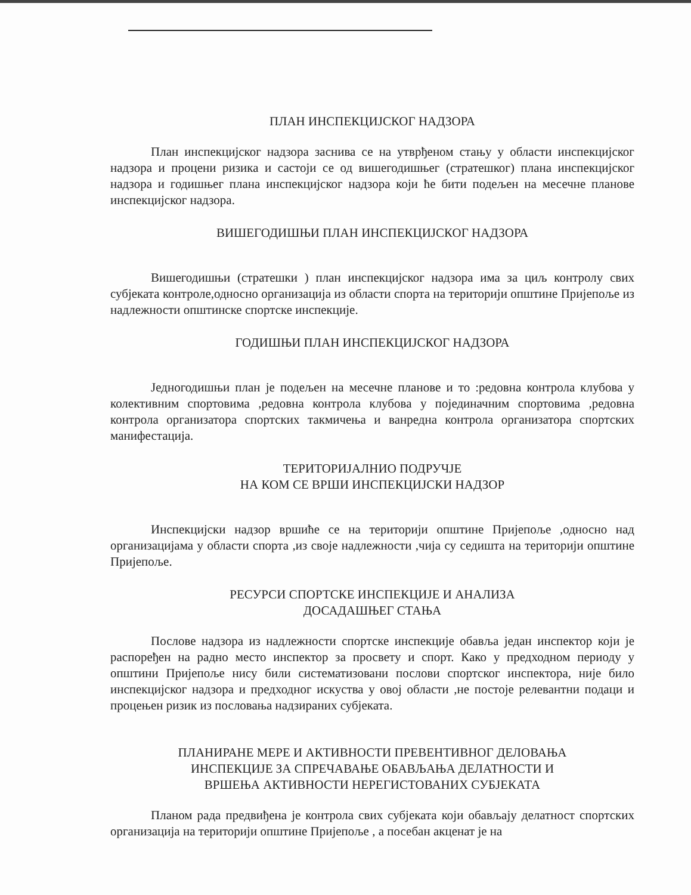ПЛАН ИНСПЕКЦИЈСКОГ НАДЗОРА
План инспекцијског надзора заснива се на утврђеном стању у области инспекцијског надзора и процени ризика и састоји се од вишегодишњег (стратешког) плана инспекцијског надзора и годишњег плана инспекцијског надзора који ће бити подељен на месечне планове инспекцијског надзора.
ВИШЕГОДИШЊИ ПЛАН ИНСПЕКЦИЈСКОГ НАДЗОРА
Вишегодишњи (стратешки ) план инспекцијског надзора има за циљ контролу свих субјеката контроле,односно организација из области спорта на територији општине Пријепоље из надлежности општинске спортске инспекције.
ГОДИШЊИ ПЛАН ИНСПЕКЦИЈСКОГ НАДЗОРА
Једногодишњи план је подељен на месечне планове и то :редовна контрола клубова у колективним спортовима ,редовна контрола клубова у појединачним спортовима ,редовна контрола организатора спортских такмичења и ванредна контрола организатора спортских манифестација.
ТЕРИТОРИЈАЛНИО ПОДРУЧЈЕ
НА КОМ СЕ ВРШИ ИНСПЕКЦИЈСКИ НАДЗОР
Инспекцијски надзор вршиће се на територији општине Пријепоље ,односно над организацијама у области спорта ,из своје надлежности ,чија су седишта на територији општине Пријепоље.
РЕСУРСИ СПОРТСКЕ ИНСПЕКЦИЈЕ И АНАЛИЗА
ДОСАДАШЊЕГ СТАЊА
Послове надзора из надлежности спортске инспекције обавља један инспектор који је распоређен на радно место инспектор за просвету и спорт. Како у предходном периоду у општини Пријепоље нису били систематизовани послови спортског инспектора, није било инспекцијског надзора и предходног искуства у овој области ,не постоје релевантни подаци и процењен ризик из пословања надзираних субјеката.
ПЛАНИРАНЕ МЕРЕ И АКТИВНОСТИ ПРЕВЕНТИВНОГ ДЕЛОВАЊА
ИНСПЕКЦИЈЕ ЗА СПРЕЧАВАЊЕ ОБАВЉАЊА ДЕЛАТНОСТИ И
ВРШЕЊА АКТИВНОСТИ НЕРЕГИСТОВАНИХ СУБЈЕКАТА
Планом рада предвиђена је контрола свих субјеката који обављају делатност спортских организација на територији општине Пријепоље , а посебан акценат је на